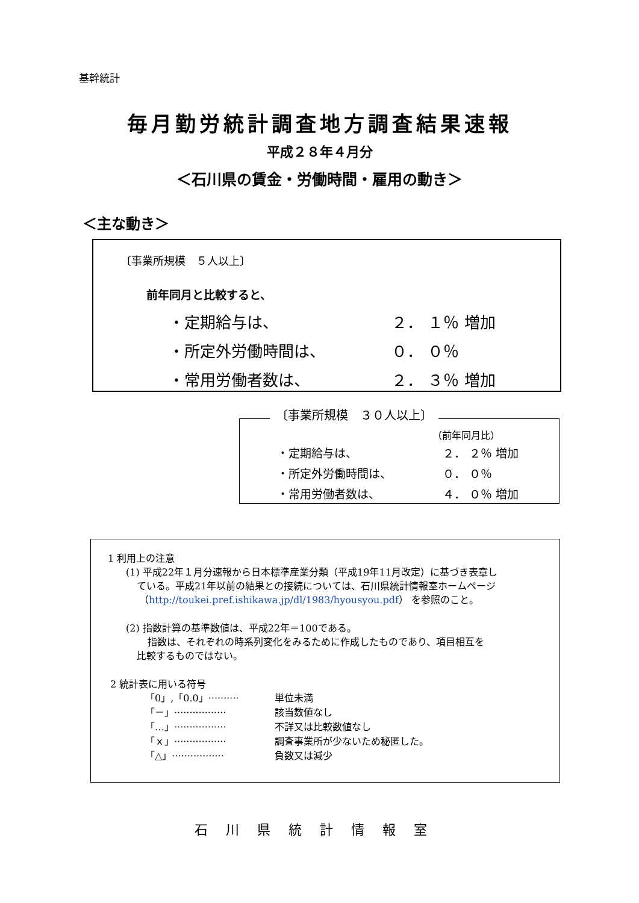基幹統計
毎月勤労統計調査地方調査結果速報
平成２８年４月分
＜石川県の賃金・労働時間・雇用の動き＞
＜主な動き＞
〔事業所規模　５人以上〕
前年同月と比較すると、
| ・定期給与は、 | ２． １％ 増加 |
| ・所定外労働時間は、 | ０． ０％ |
| ・常用労働者数は、 | ２． ３％ 増加 |
〔事業所規模　３０人以上〕
（前年同月比）
| ・定期給与は、 | ２． ２％ 増加 |
| ・所定外労働時間は、 | ０． ０％ |
| ・常用労働者数は、 | ４． ０％ 増加 |
1 利用上の注意
(1) 平成22年１月分速報から日本標準産業分類（平成19年11月改定）に基づき表章し
ている。平成21年以前の結果との接続については、石川県統計情報室ホームページ
（http://toukei.pref.ishikawa.jp/dl/1983/hyousyou.pdf） を参照のこと。
(2) 指数計算の基準数値は、平成22年＝100である。
指数は、それぞれの時系列変化をみるために作成したものであり、項目相互を
比較するものではない。
2 統計表に用いる符号
| 「0」,「0.0」·········· | 単位未満 |
| 「－」················· | 該当数値なし |
| 「…」················· | 不詳又は比較数値なし |
| 「ｘ」················· | 調査事業所が少ないため秘匿した。 |
| 「△」················· | 負数又は減少 |
石川県統計情報室